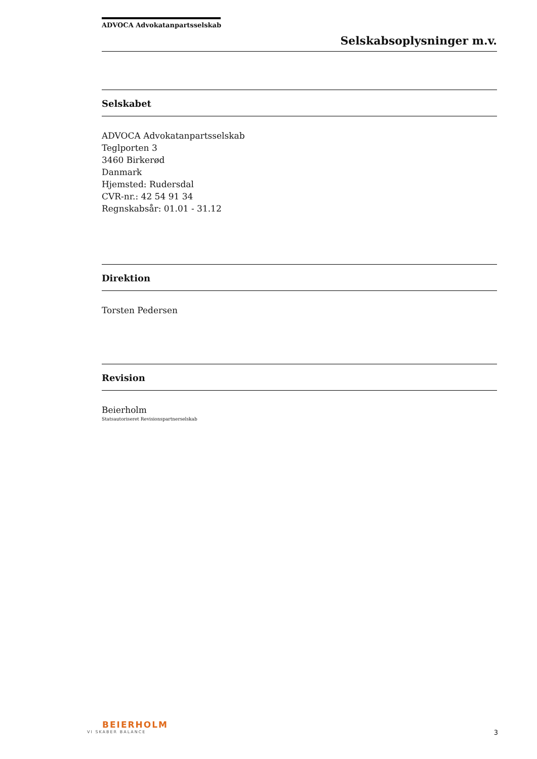ADVOCA Advokatanpartsselskab
Selskabsoplysninger m.v.
Selskabet
ADVOCA Advokatanpartsselskab
Teglporten 3
3460 Birkerød
Danmark
Hjemsted: Rudersdal
CVR-nr.: 42 54 91 34
Regnskabsår: 01.01 - 31.12
Direktion
Torsten Pedersen
Revision
Beierholm
Statsautoriseret Revisionspartnerselskab
BEIERHOLM
VI SKABER BALANCE
3